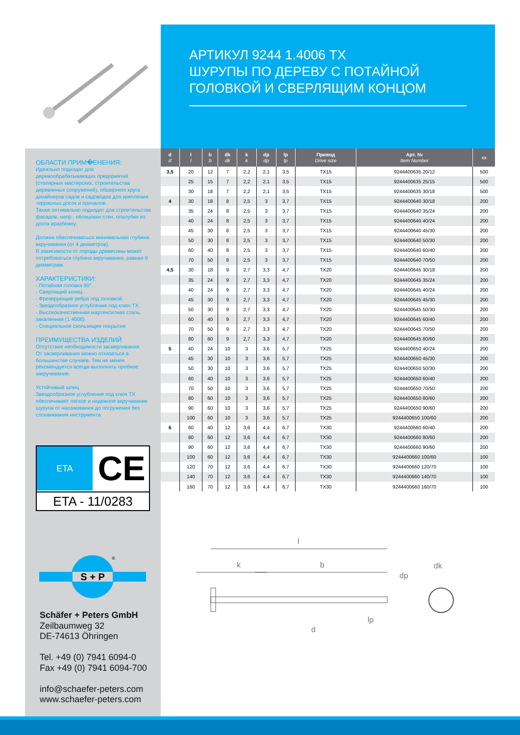АРТИКУЛ 9244 1.4006 TX
ШУРУПЫ ПО ДЕРЕВУ С ПОТАЙНОЙ
ГОЛОВКОЙ И СВЕРЛЯЩИМ КОНЦОМ
ОБЛАСТИ ПРИМ�ЕНЕНИЯ:
Идеально подходят для деревообрабатывающих предприятий (столярных мастерских, строительства деревянных сооружений), обширного круга дизайнеров садов и садоводов для крепления террасных досок и причалов.
Также оптимально подходят для строительства фасадов, напр., облицовки стен, опалубки из досок вразбежку.
Должна обеспечиваться минимальная глубина вкручивания (от 4 диаметров).
В зависимости от породы древесины может потребоваться глубина вкручивания, равная 8 диаметрам.
ХАРАКТЕРИСТИКИ:
- Потайная головка 90°.
- Сверлящий конец.
- Фрезерующие ребра под головкой.
- Звездообразное углубление под ключ TX.
- Высококачественная мартенситная сталь, закаленная (1.4006).
- Специальное скользящее покрытие
ПРЕИМУЩЕСТВА ИЗДЕЛИЙ
Отсутствие необходимости засверливания
От засверливания можно отказаться в большинстве случаев. Тем не менее рекомендуется всегда выполнять пробное закручивание.
Устойчивый шлиц
Звездообразное углубление под ключ TX обеспечивает легкое и надежное вкручивание шурупа от насаживания до погружения без соскакивания инструмента.
| d d | l l | b b | dk dk | k k | dp dp | lp lp | Привод Drive size | Арт. № Item Number | ▭ |
| --- | --- | --- | --- | --- | --- | --- | --- | --- | --- |
| 3,5 | 20 | 12 | 7 | 2,2 | 2,1 | 3,5 | TX15 | 9244400635 20/12 | 500 |
| | 25 | 15 | 7 | 2,2 | 2,1 | 3,5 | TX15 | 9244400635 25/15 | 500 |
| | 30 | 18 | 7 | 2,2 | 2,1 | 3,5 | TX15 | 9244400635 30/18 | 500 |
| 4 | 30 | 18 | 8 | 2,5 | 3 | 3,7 | TX15 | 9244400640 30/18 | 200 |
| | 35 | 24 | 8 | 2,5 | 3 | 3,7 | TX15 | 9244400640 35/24 | 200 |
| | 40 | 24 | 8 | 2,5 | 3 | 3,7 | TX15 | 9244400640 40/24 | 200 |
| | 45 | 30 | 8 | 2,5 | 3 | 3,7 | TX15 | 9244400640 45/30 | 200 |
| | 50 | 30 | 8 | 2,5 | 3 | 3,7 | TX15 | 9244400640 50/30 | 200 |
| | 60 | 40 | 8 | 2,5 | 3 | 3,7 | TX15 | 9244400640 60/40 | 200 |
| | 70 | 50 | 8 | 2,5 | 3 | 3,7 | TX15 | 9244400640 70/50 | 200 |
| 4,5 | 30 | 18 | 9 | 2,7 | 3,3 | 4,7 | TX20 | 9244400645 30/18 | 200 |
| | 35 | 24 | 9 | 2,7 | 3,3 | 4,7 | TX20 | 9244400645 35/24 | 200 |
| | 40 | 24 | 9 | 2,7 | 3,3 | 4,7 | TX20 | 9244400645 40/24 | 200 |
| | 45 | 30 | 9 | 2,7 | 3,3 | 4,7 | TX20 | 9244400645 45/30 | 200 |
| | 50 | 30 | 9 | 2,7 | 3,3 | 4,7 | TX20 | 9244400645 50/30 | 200 |
| | 60 | 40 | 9 | 2,7 | 3,3 | 4,7 | TX20 | 9244400645 60/40 | 200 |
| | 70 | 50 | 9 | 2,7 | 3,3 | 4,7 | TX20 | 9244400645 70/50 | 200 |
| | 80 | 60 | 9 | 2,7 | 3,3 | 4,7 | TX20 | 9244400645 80/60 | 200 |
| 5 | 40 | 24 | 10 | 3 | 3,6 | 5,7 | TX25 | 9244400650 40/24 | 200 |
| | 45 | 30 | 10 | 3 | 3,6 | 5,7 | TX25 | 9244400650 45/30 | 200 |
| | 50 | 30 | 10 | 3 | 3,6 | 5,7 | TX25 | 9244400650 50/30 | 200 |
| | 60 | 40 | 10 | 3 | 3,6 | 5,7 | TX25 | 9244400650 60/40 | 200 |
| | 70 | 50 | 10 | 3 | 3,6 | 5,7 | TX25 | 9244400650 70/50 | 200 |
| | 80 | 60 | 10 | 3 | 3,6 | 5,7 | TX25 | 9244400650 80/60 | 200 |
| | 90 | 60 | 10 | 3 | 3,6 | 5,7 | TX25 | 9244400650 90/60 | 200 |
| | 100 | 60 | 10 | 3 | 3,6 | 5,7 | TX25 | 9244400650 100/60 | 200 |
| 6 | 60 | 40 | 12 | 3,6 | 4,4 | 6,7 | TX30 | 9244400660 60/40 | 200 |
| | 80 | 60 | 12 | 3,6 | 4,4 | 6,7 | TX30 | 9244400660 80/60 | 200 |
| | 90 | 60 | 12 | 3,6 | 4,4 | 6,7 | TX30 | 9244400660 90/60 | 200 |
| | 100 | 60 | 12 | 3,6 | 4,4 | 6,7 | TX30 | 9244400660 100/60 | 100 |
| | 120 | 70 | 12 | 3,6 | 4,4 | 6,7 | TX30 | 9244400660 120/70 | 100 |
| | 140 | 70 | 12 | 3,6 | 4,4 | 6,7 | TX30 | 9244400660 140/70 | 100 |
| | 160 | 70 | 12 | 3,6 | 4,4 | 6,7 | TX30 | 9244400660 160/70 | 100 |
ETA CE
ETA - 11/0283
S + P
®
Schäfer + Peters GmbH
Zeilbaumweg 32
DE-74613 Öhringen
Tel. +49 (0) 7941 6094-0
Fax +49 (0) 7941 6094-700
info@schaefer-peters.com
www.schaefer-peters.com
l
k
b
lp
d
dk
dp